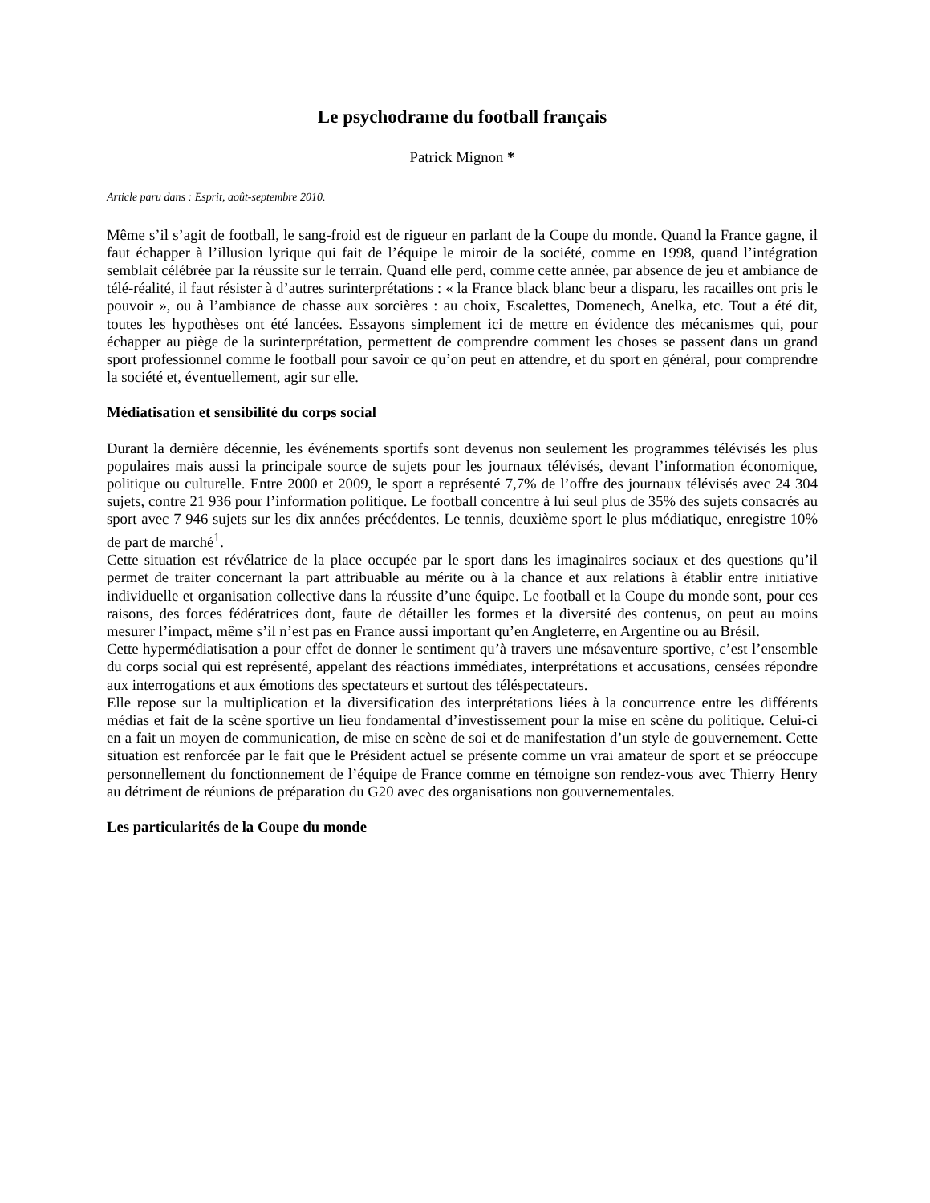Le psychodrame du football français
Patrick Mignon *
Article paru dans : Esprit, août-septembre 2010.
Même s’il s’agit de football, le sang-froid est de rigueur en parlant de la Coupe du monde. Quand la France gagne, il faut échapper à l’illusion lyrique qui fait de l’équipe le miroir de la société, comme en 1998, quand l’intégration semblait célébrée par la réussite sur le terrain. Quand elle perd, comme cette année, par absence de jeu et ambiance de télé-réalité, il faut résister à d’autres surinterprétations : « la France black blanc beur a disparu, les racailles ont pris le pouvoir », ou à l’ambiance de chasse aux sorcières : au choix, Escalettes, Domenech, Anelka, etc. Tout a été dit, toutes les hypothèses ont été lancées. Essayons simplement ici de mettre en évidence des mécanismes qui, pour échapper au piège de la surinterprétation, permettent de comprendre comment les choses se passent dans un grand sport professionnel comme le football pour savoir ce qu’on peut en attendre, et du sport en général, pour comprendre la société et, éventuellement, agir sur elle.
Médiatisation et sensibilité du corps social
Durant la dernière décennie, les événements sportifs sont devenus non seulement les programmes télévisés les plus populaires mais aussi la principale source de sujets pour les journaux télévisés, devant l’information économique, politique ou culturelle. Entre 2000 et 2009, le sport a représenté 7,7% de l’offre des journaux télévisés avec 24 304 sujets, contre 21 936 pour l’information politique. Le football concentre à lui seul plus de 35% des sujets consacrés au sport avec 7 946 sujets sur les dix années précédentes. Le tennis, deuxième sport le plus médiatique, enregistre 10% de part de marché<sup>1</sup>.
Cette situation est révélatrice de la place occupée par le sport dans les imaginaires sociaux et des questions qu’il permet de traiter concernant la part attribuable au mérite ou à la chance et aux relations à établir entre initiative individuelle et organisation collective dans la réussite d’une équipe. Le football et la Coupe du monde sont, pour ces raisons, des forces fédératrices dont, faute de détailler les formes et la diversité des contenus, on peut au moins mesurer l’impact, même s’il n’est pas en France aussi important qu’en Angleterre, en Argentine ou au Brésil.
Cette hypermédiatisation a pour effet de donner le sentiment qu’à travers une mésaventure sportive, c’est l’ensemble du corps social qui est représenté, appelant des réactions immédiates, interprétations et accusations, censées répondre aux interrogations et aux émotions des spectateurs et surtout des téléspectateurs.
Elle repose sur la multiplication et la diversification des interprétations liées à la concurrence entre les différents médias et fait de la scène sportive un lieu fondamental d’investissement pour la mise en scène du politique. Celui-ci en a fait un moyen de communication, de mise en scène de soi et de manifestation d’un style de gouvernement. Cette situation est renforcée par le fait que le Président actuel se présente comme un vrai amateur de sport et se préoccupe personnellement du fonctionnement de l’équipe de France comme en témoigne son rendez-vous avec Thierry Henry au détriment de réunions de préparation du G20 avec des organisations non gouvernementales.
Les particularités de la Coupe du monde